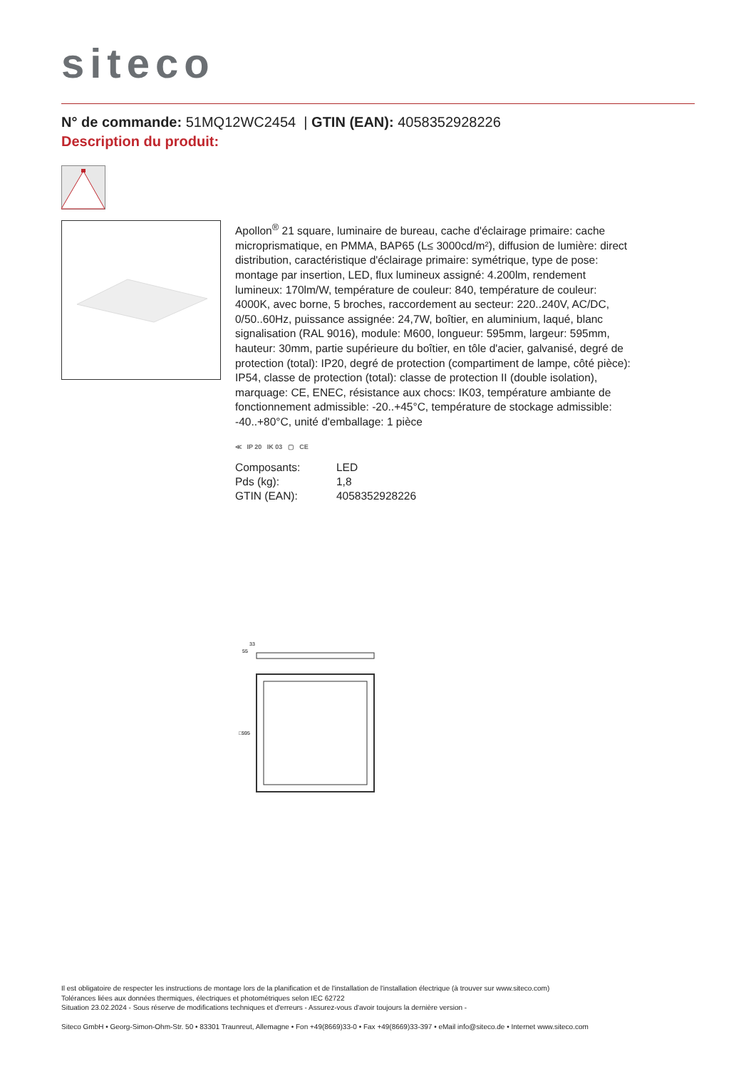siteco
N° de commande: 51MQ12WC2454 | GTIN (EAN): 4058352928226
Description du produit:
Apollon<sup>®</sup> 21 square, luminaire de bureau, cache d'éclairage primaire: cache microprismatique, en PMMA, BAP65 (L≤ 3000cd/m²), diffusion de lumière: direct distribution, caractéristique d'éclairage primaire: symétrique, type de pose: montage par insertion, LED, flux lumineux assigné: 4.200lm, rendement lumineux: 170lm/W, température de couleur: 840, température de couleur: 4000K, avec borne, 5 broches, raccordement au secteur: 220..240V, AC/DC, 0/50..60Hz, puissance assignée: 24,7W, boîtier, en aluminium, laqué, blanc signalisation (RAL 9016), module: M600, longueur: 595mm, largeur: 595mm, hauteur: 30mm, partie supérieure du boîtier, en tôle d'acier, galvanisé, degré de protection (total): IP20, degré de protection (compartiment de lampe, côté pièce): IP54, classe de protection (total): classe de protection II (double isolation), marquage: CE, ENEC, résistance aux chocs: IK03, température ambiante de fonctionnement admissible: -20..+45°C, température de stockage admissible: -40..+80°C, unité d'emballage: 1 pièce
≪ IP 20 IK 03 ▢ CE
| Composants: | LED |
| Pds (kg): | 1,8 |
| GTIN (EAN): | 4058352928226 |
55
33
□595
Il est obligatoire de respecter les instructions de montage lors de la planification et de l'installation de l'installation électrique (à trouver sur www.siteco.com)
Tolérances liées aux données thermiques, électriques et photométriques selon IEC 62722
Situation 23.02.2024 - Sous réserve de modifications techniques et d'erreurs - Assurez-vous d'avoir toujours la dernière version -
Siteco GmbH • Georg-Simon-Ohm-Str. 50 • 83301 Traunreut, Allemagne • Fon +49(8669)33-0 • Fax +49(8669)33-397 • eMail info@siteco.de • Internet www.siteco.com